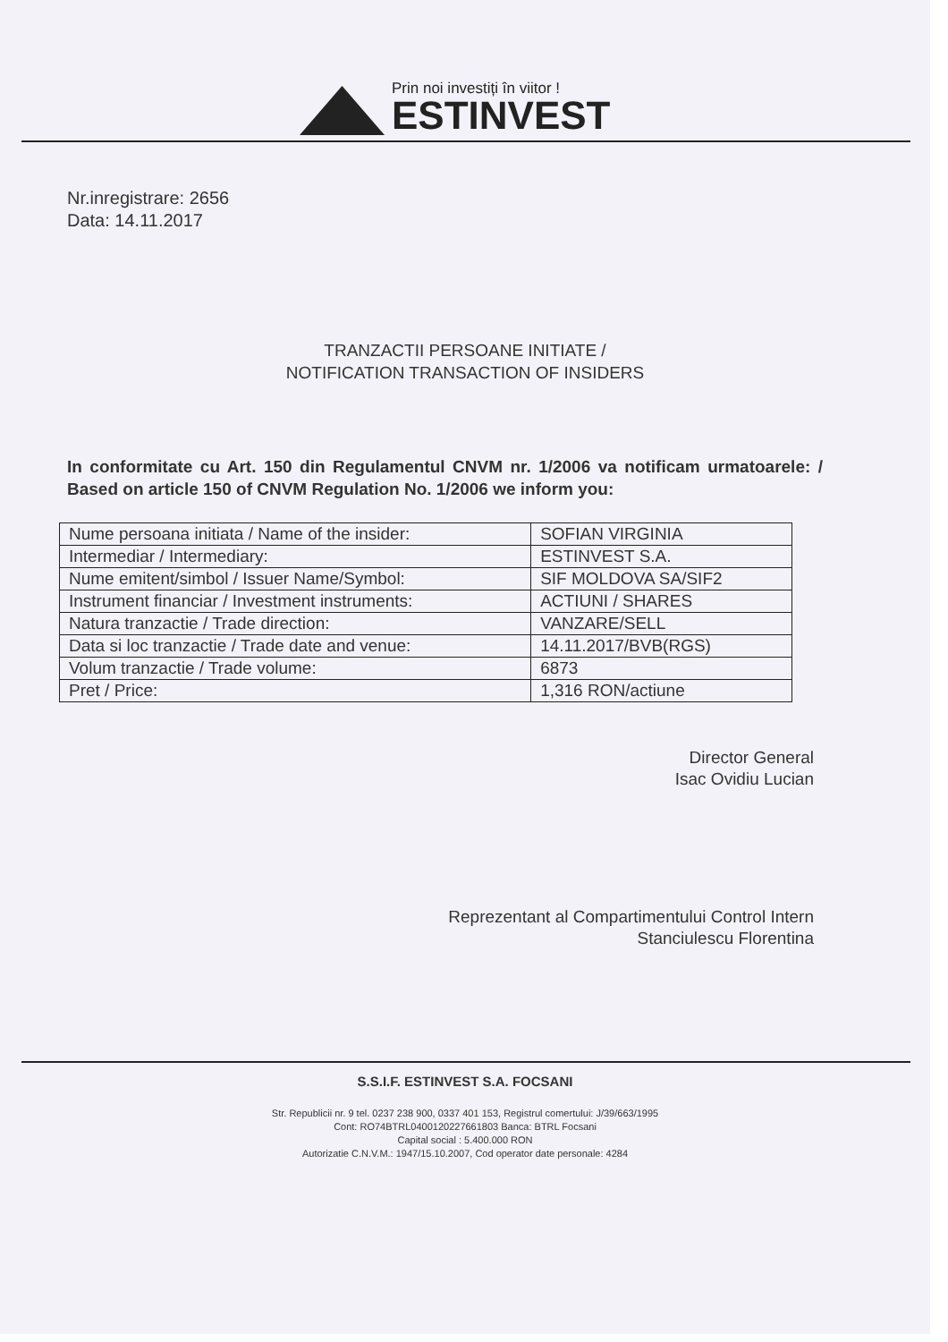Prin noi investiți în viitor !
ESTINVEST
Nr.inregistrare: 2656
Data: 14.11.2017
TRANZACTII PERSOANE INITIATE /
NOTIFICATION TRANSACTION OF INSIDERS
In conformitate cu Art. 150 din Regulamentul CNVM nr. 1/2006 va notificam urmatoarele: / Based on article 150 of CNVM Regulation No. 1/2006 we inform you:
| Nume persoana initiata / Name of the insider: | SOFIAN VIRGINIA |
| Intermediar / Intermediary: | ESTINVEST S.A. |
| Nume emitent/simbol / Issuer Name/Symbol: | SIF MOLDOVA SA/SIF2 |
| Instrument financiar / Investment instruments: | ACTIUNI / SHARES |
| Natura tranzactie / Trade direction: | VANZARE/SELL |
| Data si loc tranzactie / Trade date and venue: | 14.11.2017/BVB(RGS) |
| Volum tranzactie / Trade volume: | 6873 |
| Pret / Price: | 1,316 RON/actiune |
Director General
Isac Ovidiu Lucian
Reprezentant al Compartimentului Control Intern
Stanciulescu Florentina
S.S.I.F. ESTINVEST S.A. FOCSANI
Str. Republicii nr. 9 tel. 0237 238 900, 0337 401 153, Registrul comertului: J/39/663/1995
Cont: RO74BTRL0400120227661803 Banca: BTRL Focsani
Capital social : 5.400.000 RON
Autorizatie C.N.V.M.: 1947/15.10.2007, Cod operator date personale: 4284